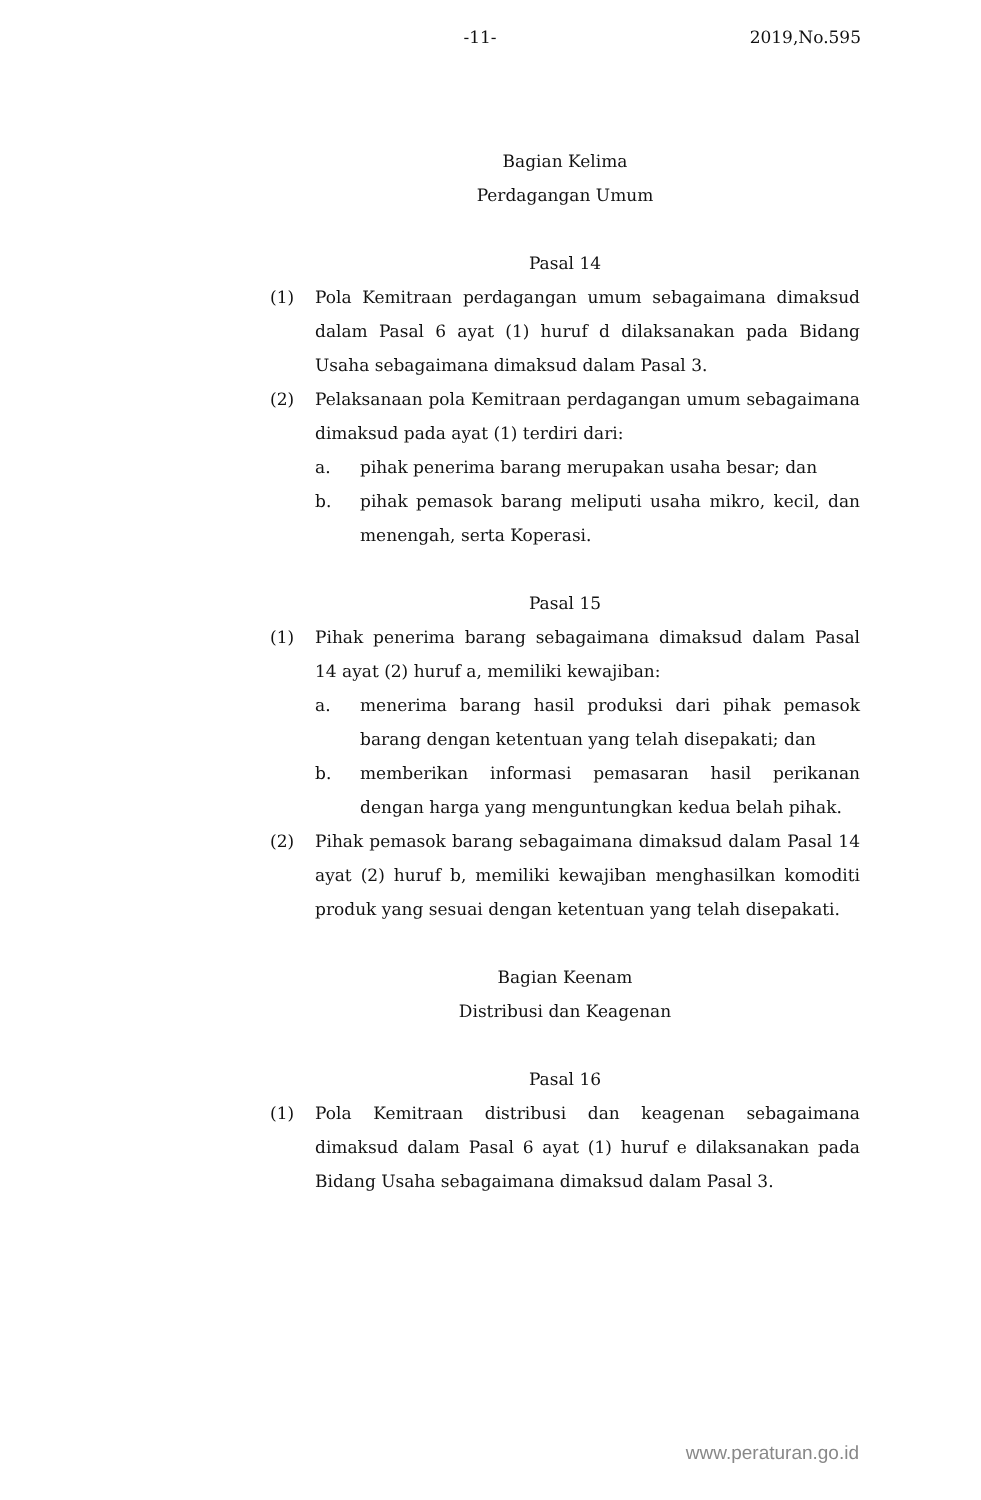-11-
2019,No.595
Bagian Kelima
Perdagangan Umum
Pasal 14
(1) Pola Kemitraan perdagangan umum sebagaimana dimaksud dalam Pasal 6 ayat (1) huruf d dilaksanakan pada Bidang Usaha sebagaimana dimaksud dalam Pasal 3.
(2) Pelaksanaan pola Kemitraan perdagangan umum sebagaimana dimaksud pada ayat (1) terdiri dari:
a. pihak penerima barang merupakan usaha besar; dan
b. pihak pemasok barang meliputi usaha mikro, kecil, dan menengah, serta Koperasi.
Pasal 15
(1) Pihak penerima barang sebagaimana dimaksud dalam Pasal 14 ayat (2) huruf a, memiliki kewajiban:
a. menerima barang hasil produksi dari pihak pemasok barang dengan ketentuan yang telah disepakati; dan
b. memberikan informasi pemasaran hasil perikanan dengan harga yang menguntungkan kedua belah pihak.
(2) Pihak pemasok barang sebagaimana dimaksud dalam Pasal 14 ayat (2) huruf b, memiliki kewajiban menghasilkan komoditi produk yang sesuai dengan ketentuan yang telah disepakati.
Bagian Keenam
Distribusi dan Keagenan
Pasal 16
(1) Pola Kemitraan distribusi dan keagenan sebagaimana dimaksud dalam Pasal 6 ayat (1) huruf e dilaksanakan pada Bidang Usaha sebagaimana dimaksud dalam Pasal 3.
www.peraturan.go.id